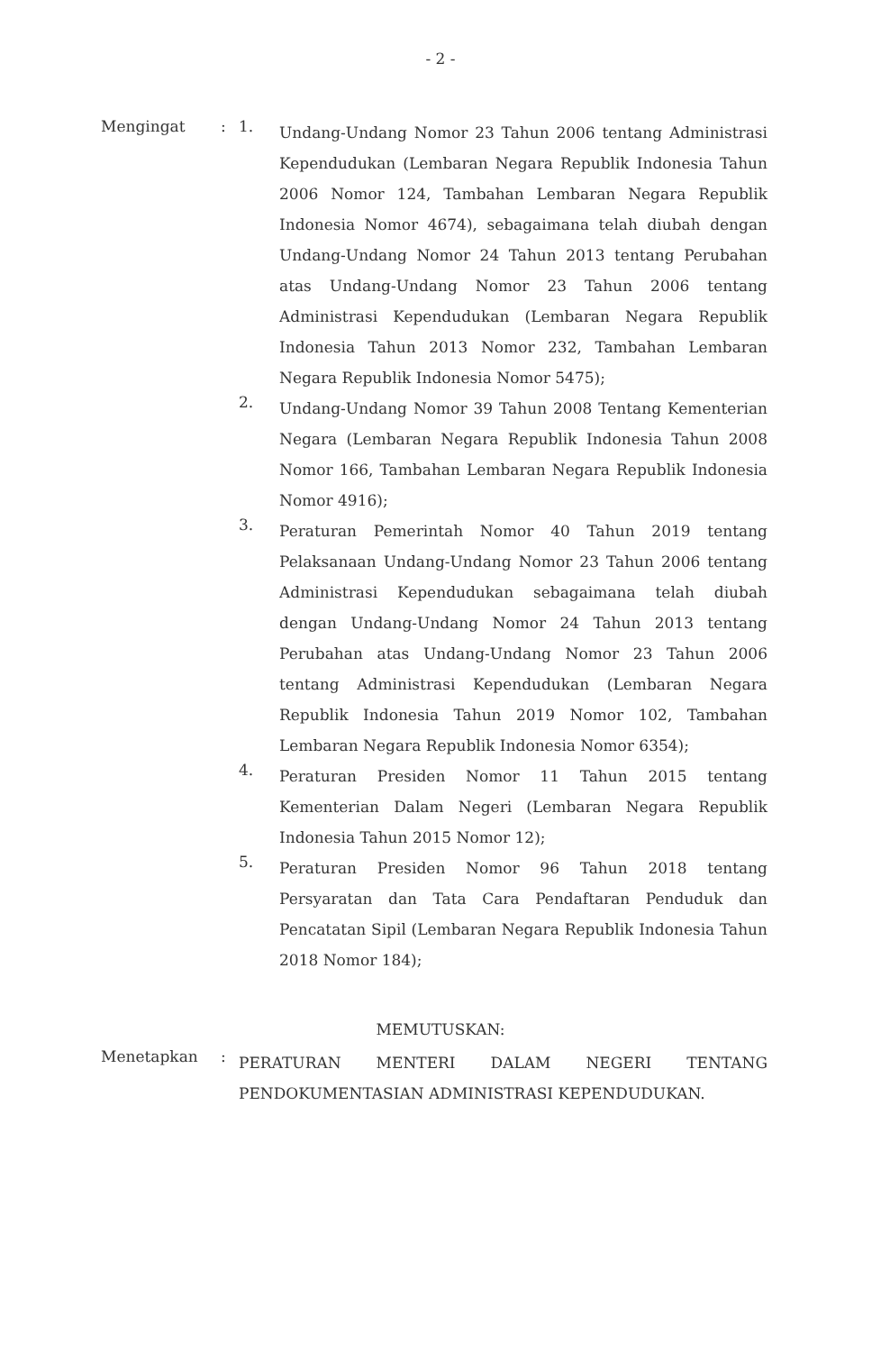- 2 -
Mengingat : 1.
Undang-Undang Nomor 23 Tahun 2006 tentang Administrasi Kependudukan (Lembaran Negara Republik Indonesia Tahun 2006 Nomor 124, Tambahan Lembaran Negara Republik Indonesia Nomor 4674), sebagaimana telah diubah dengan Undang-Undang Nomor 24 Tahun 2013 tentang Perubahan atas Undang-Undang Nomor 23 Tahun 2006 tentang Administrasi Kependudukan (Lembaran Negara Republik Indonesia Tahun 2013 Nomor 232, Tambahan Lembaran Negara Republik Indonesia Nomor 5475);
2.
Undang-Undang Nomor 39 Tahun 2008 Tentang Kementerian Negara (Lembaran Negara Republik Indonesia Tahun 2008 Nomor 166, Tambahan Lembaran Negara Republik Indonesia Nomor 4916);
3.
Peraturan Pemerintah Nomor 40 Tahun 2019 tentang Pelaksanaan Undang-Undang Nomor 23 Tahun 2006 tentang Administrasi Kependudukan sebagaimana telah diubah dengan Undang-Undang Nomor 24 Tahun 2013 tentang Perubahan atas Undang-Undang Nomor 23 Tahun 2006 tentang Administrasi Kependudukan (Lembaran Negara Republik Indonesia Tahun 2019 Nomor 102, Tambahan Lembaran Negara Republik Indonesia Nomor 6354);
4.
Peraturan Presiden Nomor 11 Tahun 2015 tentang Kementerian Dalam Negeri (Lembaran Negara Republik Indonesia Tahun 2015 Nomor 12);
5.
Peraturan Presiden Nomor 96 Tahun 2018 tentang Persyaratan dan Tata Cara Pendaftaran Penduduk dan Pencatatan Sipil (Lembaran Negara Republik Indonesia Tahun 2018 Nomor 184);
MEMUTUSKAN:
Menetapkan :
PERATURAN MENTERI DALAM NEGERI TENTANG PENDOKUMENTASIAN ADMINISTRASI KEPENDUDUKAN.